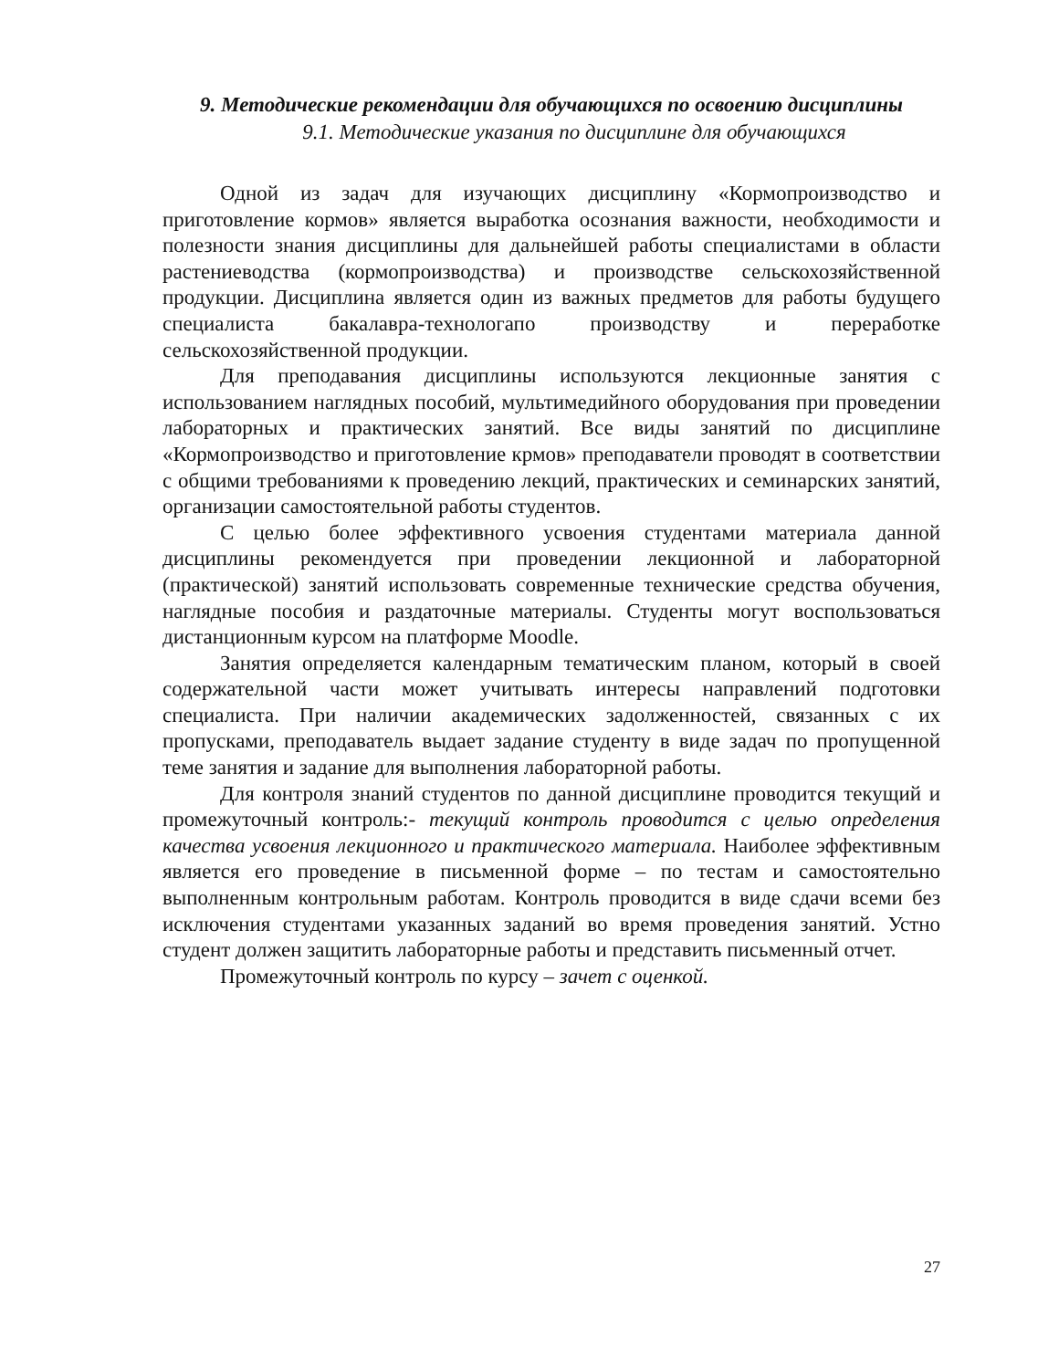9. Методические рекомендации для обучающихся по освоению дисциплины
9.1. Методические указания по дисциплине для обучающихся
Одной из задач для изучающих дисциплину «Кормопроизводство и приготовление кормов» является выработка осознания важности, необходимости и полезности знания дисциплины для дальнейшей работы специалистами в области растениеводства (кормопроизводства) и производстве сельскохозяйственной продукции. Дисциплина является один из важных предметов для работы будущего специалиста бакалавра-технологапо производству и переработке сельскохозяйственной продукции.
Для преподавания дисциплины используются лекционные занятия с использованием наглядных пособий, мультимедийного оборудования при проведении лабораторных и практических занятий. Все виды занятий по дисциплине «Кормопроизводство и приготовление крмов» преподаватели проводят в соответствии с общими требованиями к проведению лекций, практических и семинарских занятий, организации самостоятельной работы студентов.
С целью более эффективного усвоения студентами материала данной дисциплины рекомендуется при проведении лекционной и лабораторной (практической) занятий использовать современные технические средства обучения, наглядные пособия и раздаточные материалы. Студенты могут воспользоваться дистанционным курсом на платформе Moodle.
Занятия определяется календарным тематическим планом, который в своей содержательной части может учитывать интересы направлений подготовки специалиста. При наличии академических задолженностей, связанных с их пропусками, преподаватель выдает задание студенту в виде задач по пропущенной теме занятия и задание для выполнения лабораторной работы.
Для контроля знаний студентов по данной дисциплине проводится текущий и промежуточный контроль:- текущий контроль проводится с целью определения качества усвоения лекционного и практического материала. Наиболее эффективным является его проведение в письменной форме – по тестам и самостоятельно выполненным контрольным работам. Контроль проводится в виде сдачи всеми без исключения студентами указанных заданий во время проведения занятий. Устно студент должен защитить лабораторные работы и представить письменный отчет.
Промежуточный контроль по курсу – зачет с оценкой.
27